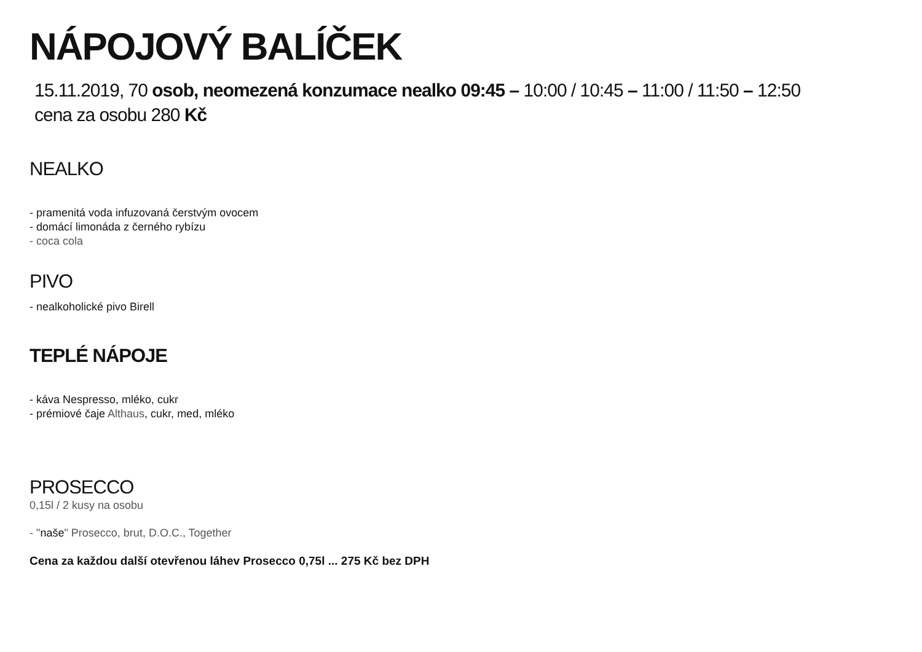NÁPOJOVÝ BALÍČEK
15.11.2019, 70 osob, neomezená konzumace nealko 09:45 – 10:00 / 10:45 – 11:00 / 11:50 – 12:50
cena za osobu 280 Kč
NEALKO
- pramenitá voda infuzovaná čerstvým ovocem
- domácí limonáda z černého rybízu
- coca cola
PIVO
- nealkoholické pivo Birell
TEPLÉ NÁPOJE
- káva Nespresso, mléko, cukr
- prémiové čaje Althaus, cukr, med, mléko
PROSECCO
0,15l / 2 kusy na osobu
- "naše" Prosecco, brut, D.O.C., Together
Cena za každou další otevřenou láhev Prosecco 0,75l ... 275 Kč bez DPH